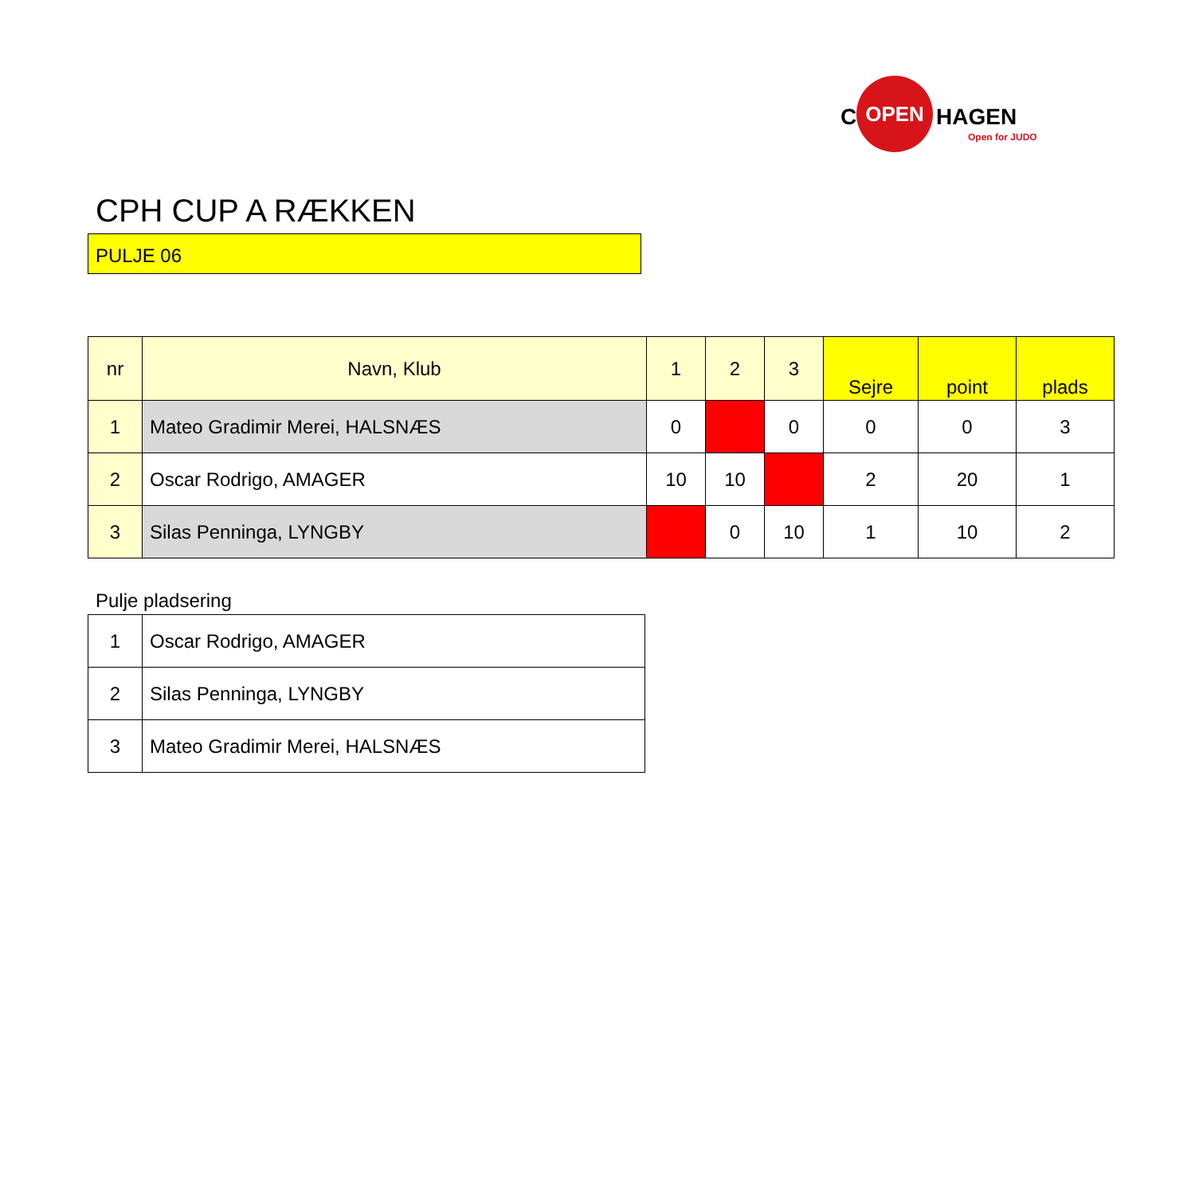C
OPEN
HAGEN
Open for JUDO
CPH CUP A RÆKKEN
PULJE 06
| nr | Navn, Klub | 1 | 2 | 3 | Sejre | point | plads |
| --- | --- | --- | --- | --- | --- | --- | --- |
| 1 | Mateo Gradimir Merei, HALSNÆS | 0 | | 0 | 0 | 0 | 3 |
| 2 | Oscar Rodrigo, AMAGER | 10 | 10 | | 2 | 20 | 1 |
| 3 | Silas Penninga, LYNGBY | | 0 | 10 | 1 | 10 | 2 |
Pulje pladsering
| 1 | Oscar Rodrigo, AMAGER |
| 2 | Silas Penninga, LYNGBY |
| 3 | Mateo Gradimir Merei, HALSNÆS |